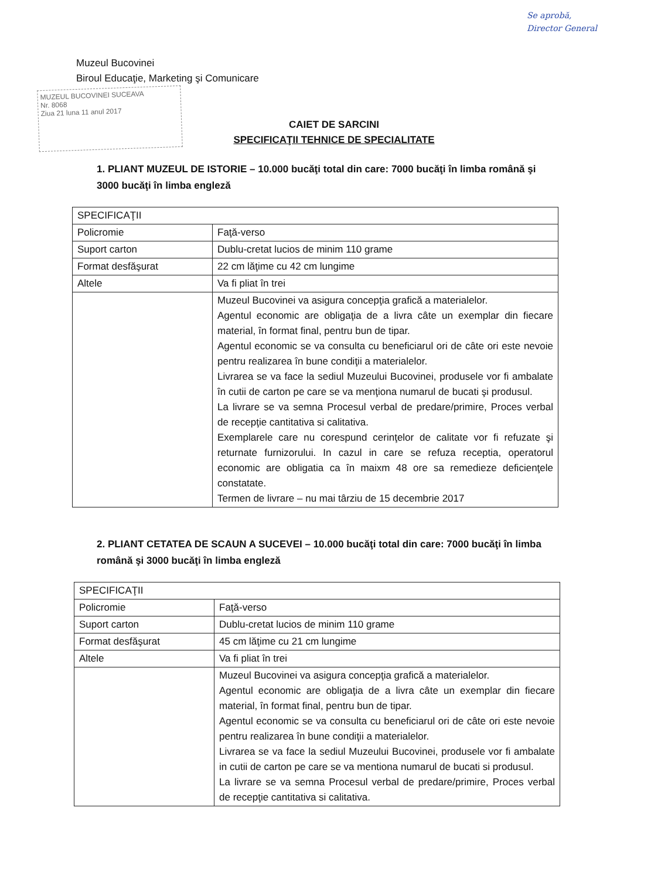Se aprobă,
Director General
Muzeul Bucovinei
Biroul Educaţie, Marketing şi Comunicare
MUZEUL BUCOVINEI SUCEAVA
Nr. 8068
Ziua 21 luna 11 anul 2017
CAIET DE SARCINI
SPECIFICAŢII TEHNICE DE SPECIALITATE
1. PLIANT MUZEUL DE ISTORIE – 10.000 bucăţi total din care: 7000 bucăţi în limba română şi 3000 bucăţi în limba engleză
| SPECIFICAŢII | |
| Policromie | Faţă-verso |
| Suport carton | Dublu-cretat lucios de minim 110 grame |
| Format desfăşurat | 22 cm lăţime cu 42 cm lungime |
| Altele | Va fi pliat în trei |
| | Muzeul Bucovinei va asigura concepţia grafică a materialelor. Agentul economic are obligaţia de a livra câte un exemplar din fiecare material, în format final, pentru bun de tipar. Agentul economic se va consulta cu beneficiarul ori de câte ori este nevoie pentru realizarea în bune condiţii a materialelor. Livrarea se va face la sediul Muzeului Bucovinei, produsele vor fi ambalate în cutii de carton pe care se va menţiona numarul de bucati şi produsul. La livrare se va semna Procesul verbal de predare/primire, Proces verbal de recepţie cantitativa si calitativa. Exemplarele care nu corespund cerinţelor de calitate vor fi refuzate şi returnate furnizorului. In cazul in care se refuza receptia, operatorul economic are obligatia ca în maixm 48 ore sa remedieze deficienţele constatate. Termen de livrare – nu mai târziu de 15 decembrie 2017 |
2. PLIANT CETATEA DE SCAUN A SUCEVEI – 10.000 bucăţi total din care: 7000 bucăţi în limba română şi 3000 bucăţi în limba engleză
| SPECIFICAŢII | |
| Policromie | Faţă-verso |
| Suport carton | Dublu-cretat lucios de minim 110 grame |
| Format desfăşurat | 45 cm lăţime cu 21 cm lungime |
| Altele | Va fi pliat în trei |
| | Muzeul Bucovinei va asigura concepţia grafică a materialelor. Agentul economic are obligaţia de a livra câte un exemplar din fiecare material, în format final, pentru bun de tipar. Agentul economic se va consulta cu beneficiarul ori de câte ori este nevoie pentru realizarea în bune condiţii a materialelor. Livrarea se va face la sediul Muzeului Bucovinei, produsele vor fi ambalate in cutii de carton pe care se va mentiona numarul de bucati si produsul. La livrare se va semna Procesul verbal de predare/primire, Proces verbal de recepţie cantitativa si calitativa. |